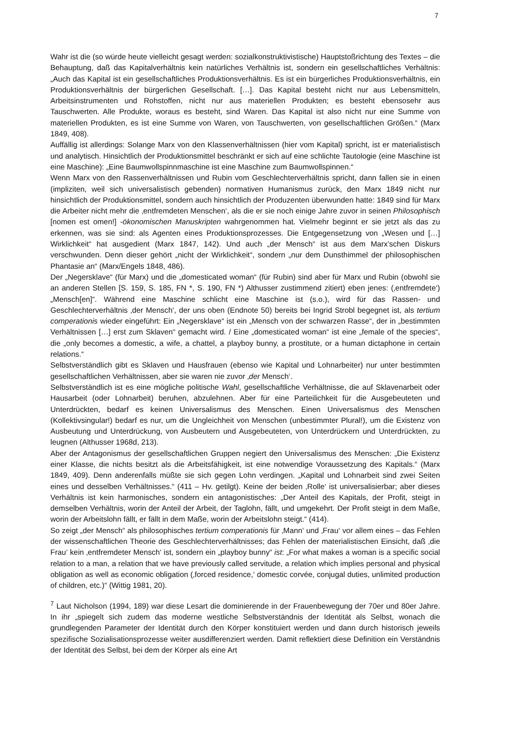7
Wahr ist die (so würde heute vielleicht gesagt werden: sozialkonstruktivistische) Hauptstoßrichtung des Textes – die Behauptung, daß das Kapitalverhältnis kein natürliches Verhältnis ist, sondern ein gesellschaftliches Verhältnis: „Auch das Kapital ist ein gesellschaftliches Produktionsverhältnis. Es ist ein bürgerliches Produktionsverhältnis, ein Produktionsverhältnis der bürgerlichen Gesellschaft. […]. Das Kapital besteht nicht nur aus Lebensmitteln, Arbeitsinstrumenten und Rohstoffen, nicht nur aus materiellen Produkten; es besteht ebensosehr aus Tauschwerten. Alle Produkte, woraus es besteht, sind Waren. Das Kapital ist also nicht nur eine Summe von materiellen Produkten, es ist eine Summe von Waren, von Tauschwerten, von gesellschaftlichen Größen.“ (Marx 1849, 408).
Auffällig ist allerdings: Solange Marx von den Klassenverhältnissen (hier vom Kapital) spricht, ist er materialistisch und analytisch. Hinsichtlich der Produktionsmittel beschränkt er sich auf eine schlichte Tautologie (eine Maschine ist eine Maschine): „Eine Baumwollspinnmaschine ist eine Maschine zum Baumwollspinnen.“
Wenn Marx von den Rassenverhältnissen und Rubin vom Geschlechterverhältnis spricht, dann fallen sie in einen (impliziten, weil sich universalistisch gebenden) normativen Humanismus zurück, den Marx 1849 nicht nur hinsichtlich der Produktionsmittel, sondern auch hinsichtlich der Produzenten überwunden hatte: 1849 sind für Marx die Arbeiter nicht mehr die ‚entfremdeten Menschen‘, als die er sie noch einige Jahre zuvor in seinen Philosophisch [nomen est omen!] -ökonomischen Manuskripten wahrgenommen hat. Vielmehr beginnt er sie jetzt als das zu erkennen, was sie sind: als Agenten eines Produktionsprozesses. Die Entgegensetzung von „Wesen und […] Wirklichkeit“ hat ausgedient (Marx 1847, 142). Und auch „der Mensch“ ist aus dem Marx’schen Diskurs verschwunden. Denn dieser gehört „nicht der Wirklichkeit“, sondern „nur dem Dunsthimmel der philosophischen Phantasie an“ (Marx/Engels 1848, 486).
Der „Negersklave“ (für Marx) und die „domesticated woman“ (für Rubin) sind aber für Marx und Rubin (obwohl sie an anderen Stellen [S. 159, S. 185, FN *, S. 190, FN *) Althusser zustimmend zitiert) eben jenes: (‚entfremdete‘) „Mensch[en]“. Während eine Maschine schlicht eine Maschine ist (s.o.), wird für das Rassen- und Geschlechterverhältnis ‚der Mensch‘, der uns oben (Endnote 50) bereits bei Ingrid Strobl begegnet ist, als tertium comperationis wieder eingeführt: Ein „Negersklave“ ist ein „Mensch von der schwarzen Rasse“, der in „bestimmten Verhältnissen […] erst zum Sklaven“ gemacht wird. / Eine „domesticated woman“ ist eine „female of the species“, die „only becomes a domestic, a wife, a chattel, a playboy bunny, a prostitute, or a human dictaphone in certain relations.“
Selbstverständlich gibt es Sklaven und Hausfrauen (ebenso wie Kapital und Lohnarbeiter) nur unter bestimmten gesellschaftlichen Verhältnissen, aber sie waren nie zuvor ‚der Mensch‘.
Selbstverständlich ist es eine mögliche politische Wahl, gesellschaftliche Verhältnisse, die auf Sklavenarbeit oder Hausarbeit (oder Lohnarbeit) beruhen, abzulehnen. Aber für eine Parteilichkeit für die Ausgebeuteten und Unterdrückten, bedarf es keinen Universalismus des Menschen. Einen Universalismus des Menschen (Kollektivsingular!) bedarf es nur, um die Ungleichheit von Menschen (unbestimmter Plural!), um die Existenz von Ausbeutung und Unterdrückung, von Ausbeutern und Ausgebeuteten, von Unterdrückern und Unterdrückten, zu leugnen (Althusser 1968d, 213).
Aber der Antagonismus der gesellschaftlichen Gruppen negiert den Universalismus des Menschen: „Die Existenz einer Klasse, die nichts besitzt als die Arbeitsfähigkeit, ist eine notwendige Voraussetzung des Kapitals.“ (Marx 1849, 409). Denn anderenfalls müßte sie sich gegen Lohn verdingen. „Kapital und Lohnarbeit sind zwei Seiten eines und desselben Verhältnisses.“ (411 – Hv. getilgt). Keine der beiden ‚Rolle‘ ist universalisierbar; aber dieses Verhältnis ist kein harmonisches, sondern ein antagonistisches: „Der Anteil des Kapitals, der Profit, steigt in demselben Verhältnis, worin der Anteil der Arbeit, der Taglohn, fällt, und umgekehrt. Der Profit steigt in dem Maße, worin der Arbeitslohn fällt, er fällt in dem Maße, worin der Arbeitslohn steigt.“ (414).
So zeigt „der Mensch“ als philosophisches tertium comperationis für ‚Mann‘ und ‚Frau‘ vor allem eines – das Fehlen der wissenschaftlichen Theorie des Geschlechterverhältnisses; das Fehlen der materialistischen Einsicht, daß ‚die Frau‘ kein ‚entfremdeter Mensch‘ ist, sondern ein „playboy bunny“ ist: „For what makes a woman is a specific social relation to a man, a relation that we have previously called servitude, a relation which implies personal and physical obligation as well as economic obligation (‚forced residence,‘ domestic corvée, conjugal duties, unlimited production of children, etc.)“ (Wittig 1981, 20).
<sup>7</sup> Laut Nicholson (1994, 189) war diese Lesart die dominierende in der Frauenbewegung der 70er und 80er Jahre. In ihr „spiegelt sich zudem das moderne westliche Selbstverständnis der Identität als Selbst, wonach die grundlegenden Parameter der Identität durch den Körper konstituiert werden und dann durch historisch jeweils spezifische Sozialisationsprozesse weiter ausdifferenziert werden. Damit reflektiert diese Definition ein Verständnis der Identität des Selbst, bei dem der Körper als eine Art